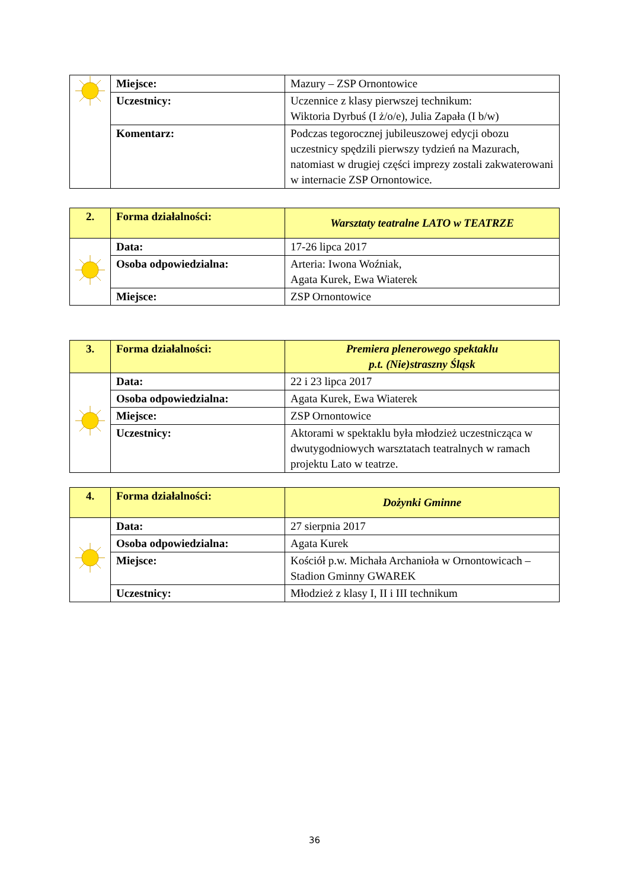| | Miejsce: | Mazury – ZSP Ornontowice |
| | Uczestnicy: | Uczennice z klasy pierwszej technikum: Wiktoria Dyrbuś (I ż/o/e), Julia Zapała (I b/w) |
| | Komentarz: | Podczas tegorocznej jubileuszowej edycji obozu uczestnicy spędzili pierwszy tydzień na Mazurach, natomiast w drugiej części imprezy zostali zakwaterowani w internacie ZSP Ornontowice. |
| 2. | Forma działalności: | Warsztaty teatralne LATO w TEATRZE |
| | Data: | 17-26 lipca 2017 |
| | Osoba odpowiedzialna: | Arteria: Iwona Woźniak, Agata Kurek, Ewa Wiaterek |
| | Miejsce: | ZSP Ornontowice |
| 3. | Forma działalności: | Premiera plenerowego spektaklu p.t. (Nie)straszny Śląsk |
| | Data: | 22 i 23 lipca 2017 |
| | Osoba odpowiedzialna: | Agata Kurek, Ewa Wiaterek |
| | Miejsce: | ZSP Ornontowice |
| | Uczestnicy: | Aktorami w spektaklu była młodzież uczestnicząca w dwutygodniowych warsztatach teatralnych w ramach projektu Lato w teatrze. |
| 4. | Forma działalności: | Dożynki Gminne |
| | Data: | 27 sierpnia 2017 |
| | Osoba odpowiedzialna: | Agata Kurek |
| | Miejsce: | Kościół p.w. Michała Archanioła w Ornontowicach – Stadion Gminny GWAREK |
| | Uczestnicy: | Młodzież z klasy I, II i III technikum |
36